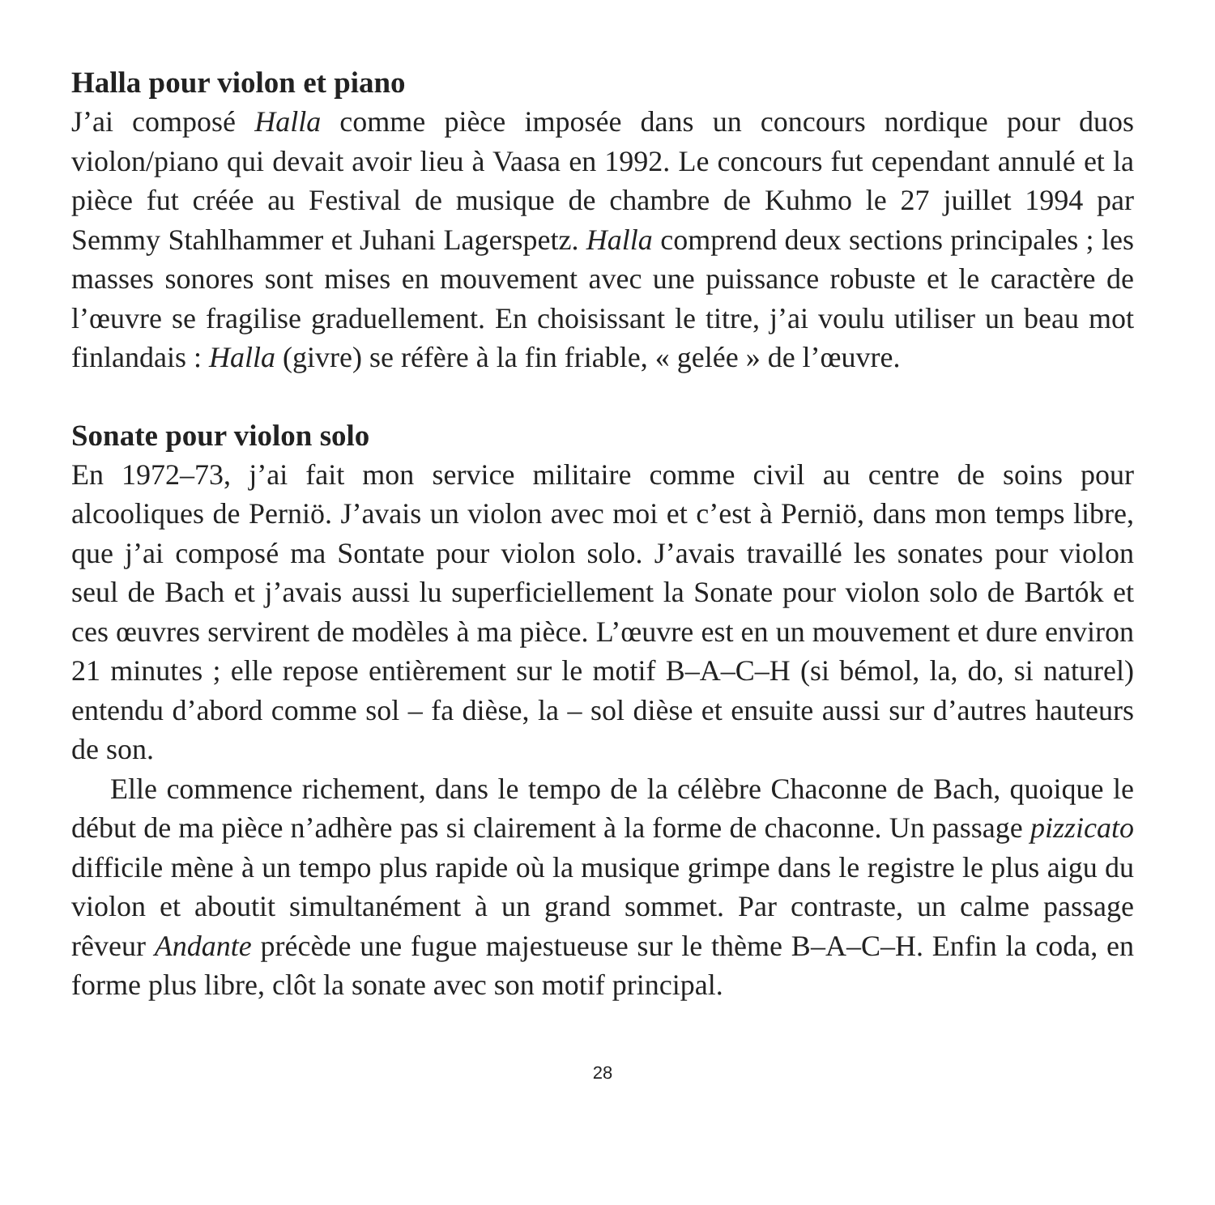Halla pour violon et piano
J’ai composé Halla comme pièce imposée dans un concours nordique pour duos violon/piano qui devait avoir lieu à Vaasa en 1992. Le concours fut cependant annulé et la pièce fut créée au Festival de musique de chambre de Kuhmo le 27 juillet 1994 par Semmy Stahlhammer et Juhani Lagerspetz. Halla comprend deux sections principales ; les masses sonores sont mises en mouvement avec une puissance robuste et le caractère de l’œuvre se fragilise graduellement. En choisissant le titre, j’ai voulu utiliser un beau mot finlandais : Halla (givre) se réfère à la fin friable, « gelée » de l’œuvre.
Sonate pour violon solo
En 1972–73, j’ai fait mon service militaire comme civil au centre de soins pour alcooliques de Perniö. J’avais un violon avec moi et c’est à Perniö, dans mon temps libre, que j’ai composé ma Sontate pour violon solo. J’avais travaillé les sonates pour violon seul de Bach et j’avais aussi lu superficiellement la Sonate pour violon solo de Bartók et ces œuvres servirent de modèles à ma pièce. L’œuvre est en un mouvement et dure environ 21 minutes ; elle repose entièrement sur le motif B–A–C–H (si bémol, la, do, si naturel) entendu d’abord comme sol – fa dièse, la – sol dièse et ensuite aussi sur d’autres hauteurs de son.
Elle commence richement, dans le tempo de la célèbre Chaconne de Bach, quoique le début de ma pièce n’adhère pas si clairement à la forme de chaconne. Un passage pizzicato difficile mène à un tempo plus rapide où la musique grimpe dans le registre le plus aigu du violon et aboutit simultanément à un grand sommet. Par contraste, un calme passage rêveur Andante précède une fugue majestueuse sur le thème B–A–C–H. Enfin la coda, en forme plus libre, clôt la sonate avec son motif principal.
28